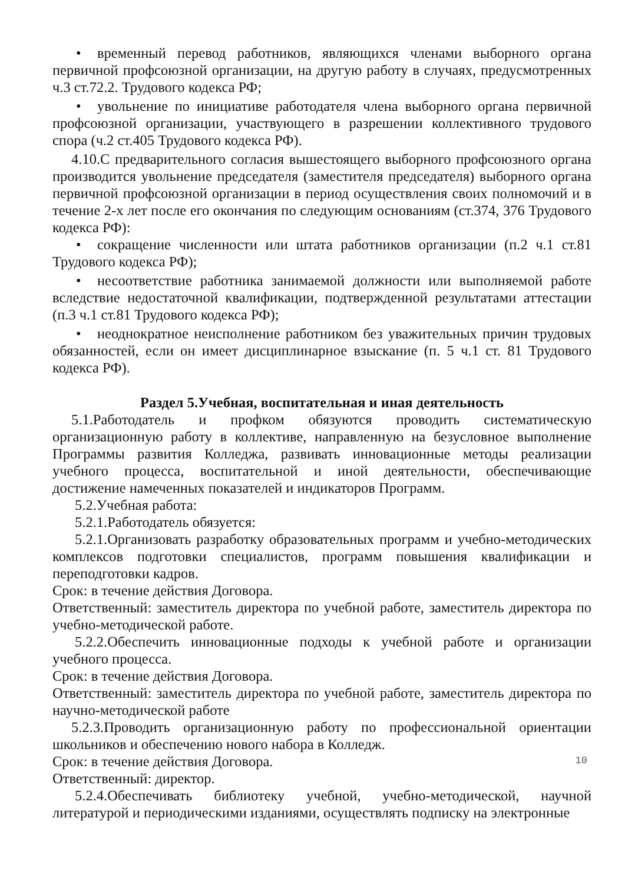• временный перевод работников, являющихся членами выборного органа первичной профсоюзной организации, на другую работу в случаях, предусмотренных ч.3 ст.72.2. Трудового кодекса РФ;
• увольнение по инициативе работодателя члена выборного органа первичной профсоюзной организации, участвующего в разрешении коллективного трудового спора (ч.2 ст.405 Трудового кодекса РФ).
4.10.С предварительного согласия вышестоящего выборного профсоюзного органа производится увольнение председателя (заместителя председателя) выборного органа первичной профсоюзной организации в период осуществления своих полномочий и в течение 2-х лет после его окончания по следующим основаниям (ст.374, 376 Трудового кодекса РФ):
• сокращение численности или штата работников организации (п.2 ч.1 ст.81 Трудового кодекса РФ);
• несоответствие работника занимаемой должности или выполняемой работе вследствие недостаточной квалификации, подтвержденной результатами аттестации (п.3 ч.1 ст.81 Трудового кодекса РФ);
• неоднократное неисполнение работником без уважительных причин трудовых обязанностей, если он имеет дисциплинарное взыскание (п. 5 ч.1 ст. 81 Трудового кодекса РФ).
Раздел 5.Учебная, воспитательная и иная деятельность
5.1.Работодатель и профком обязуются проводить систематическую организационную работу в коллективе, направленную на безусловное выполнение Программы развития Колледжа, развивать инновационные методы реализации учебного процесса, воспитательной и иной деятельности, обеспечивающие достижение намеченных показателей и индикаторов Программ.
5.2.Учебная работа:
5.2.1.Работодатель обязуется:
5.2.1.Организовать разработку образовательных программ и учебно-методических комплексов подготовки специалистов, программ повышения квалификации и переподготовки кадров.
Срок: в течение действия Договора.
Ответственный: заместитель директора по учебной работе, заместитель директора по учебно-методической работе.
5.2.2.Обеспечить инновационные подходы к учебной работе и организации учебного процесса.
Срок: в течение действия Договора.
Ответственный: заместитель директора по учебной работе, заместитель директора по научно-методической работе
5.2.3.Проводить организационную работу по профессиональной ориентации школьников и обеспечению нового набора в Колледж.
Срок: в течение действия Договора.
Ответственный: директор.
5.2.4.Обеспечивать библиотеку учебной, учебно-методической, научной литературой и периодическими изданиями, осуществлять подписку на электронные
10